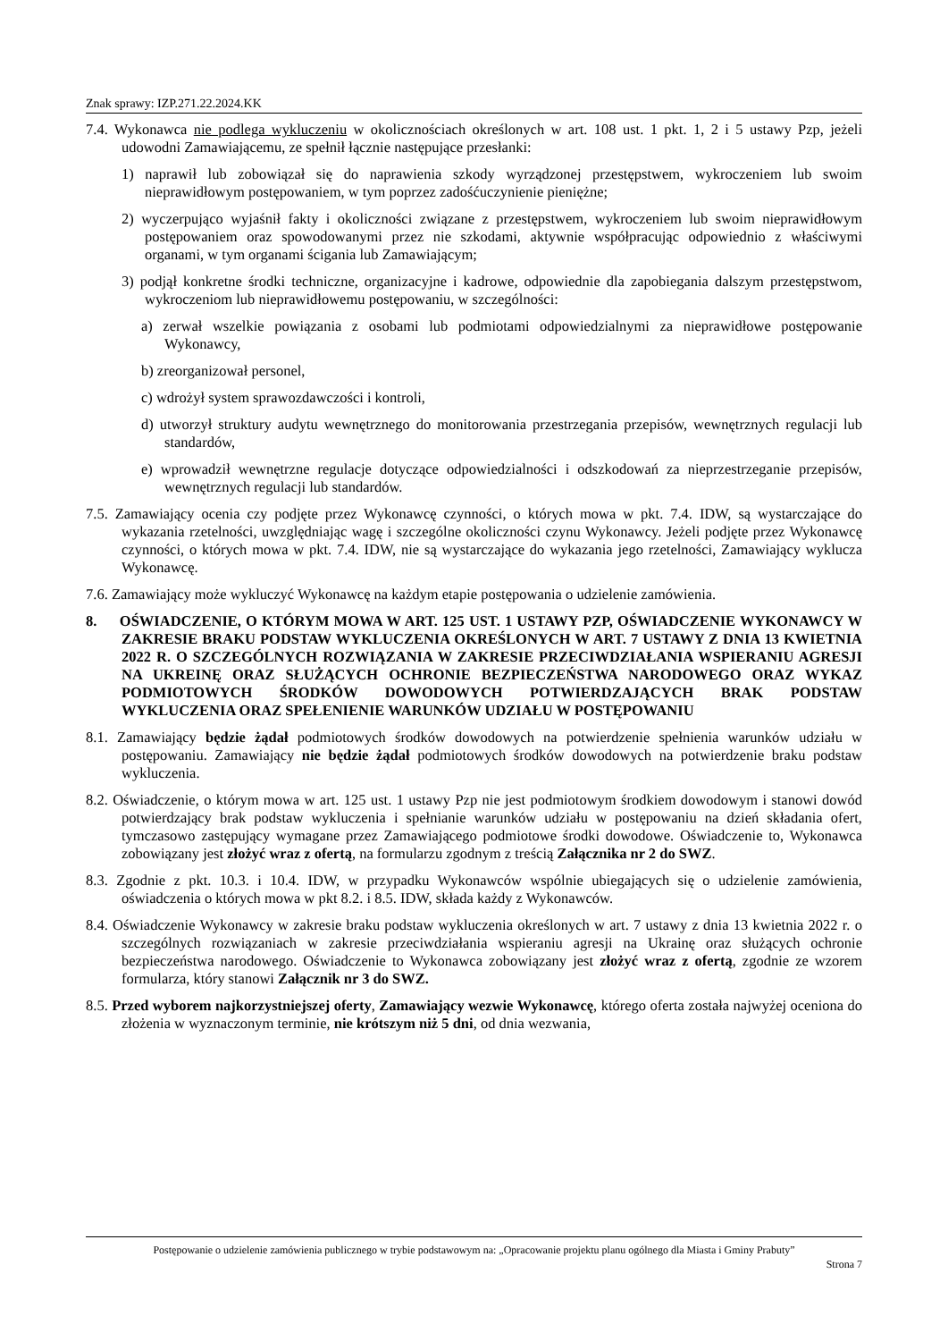Znak sprawy: IZP.271.22.2024.KK
7.4. Wykonawca nie podlega wykluczeniu w okolicznościach określonych w art. 108 ust. 1 pkt. 1, 2 i 5 ustawy Pzp, jeżeli udowodni Zamawiającemu, ze spełnił łącznie następujące przesłanki:
1) naprawił lub zobowiązał się do naprawienia szkody wyrządzonej przestępstwem, wykroczeniem lub swoim nieprawidłowym postępowaniem, w tym poprzez zadośćuczynienie pieniężne;
2) wyczerpująco wyjaśnił fakty i okoliczności związane z przestępstwem, wykroczeniem lub swoim nieprawidłowym postępowaniem oraz spowodowanymi przez nie szkodami, aktywnie współpracując odpowiednio z właściwymi organami, w tym organami ścigania lub Zamawiającym;
3) podjął konkretne środki techniczne, organizacyjne i kadrowe, odpowiednie dla zapobiegania dalszym przestępstwom, wykroczeniom lub nieprawidłowemu postępowaniu, w szczególności:
a) zerwał wszelkie powiązania z osobami lub podmiotami odpowiedzialnymi za nieprawidłowe postępowanie Wykonawcy,
b) zreorganizował personel,
c) wdrożył system sprawozdawczości i kontroli,
d) utworzył struktury audytu wewnętrznego do monitorowania przestrzegania przepisów, wewnętrznych regulacji lub standardów,
e) wprowadził wewnętrzne regulacje dotyczące odpowiedzialności i odszkodowań za nieprzestrzeganie przepisów, wewnętrznych regulacji lub standardów.
7.5. Zamawiający ocenia czy podjęte przez Wykonawcę czynności, o których mowa w pkt. 7.4. IDW, są wystarczające do wykazania rzetelności, uwzględniając wagę i szczególne okoliczności czynu Wykonawcy. Jeżeli podjęte przez Wykonawcę czynności, o których mowa w pkt. 7.4. IDW, nie są wystarczające do wykazania jego rzetelności, Zamawiający wyklucza Wykonawcę.
7.6. Zamawiający może wykluczyć Wykonawcę na każdym etapie postępowania o udzielenie zamówienia.
8. OŚWIADCZENIE, O KTÓRYM MOWA W ART. 125 UST. 1 USTAWY PZP, OŚWIADCZENIE WYKONAWCY W ZAKRESIE BRAKU PODSTAW WYKLUCZENIA OKREŚLONYCH W ART. 7 USTAWY Z DNIA 13 KWIETNIA 2022 R. O SZCZEGÓLNYCH ROZWIĄZANIA W ZAKRESIE PRZECIWDZIAŁANIA WSPIERANIU AGRESJI NA UKREINĘ ORAZ SŁUŻĄCYCH OCHRONIE BEZPIECZEŃSTWA NARODOWEGO ORAZ WYKAZ PODMIOTOWYCH ŚRODKÓW DOWODOWYCH POTWIERDZAJĄCYCH BRAK PODSTAW WYKLUCZENIA ORAZ SPEŁENIENIE WARUNKÓW UDZIAŁU W POSTĘPOWANIU
8.1. Zamawiający będzie żądał podmiotowych środków dowodowych na potwierdzenie spełnienia warunków udziału w postępowaniu. Zamawiający nie będzie żądał podmiotowych środków dowodowych na potwierdzenie braku podstaw wykluczenia.
8.2. Oświadczenie, o którym mowa w art. 125 ust. 1 ustawy Pzp nie jest podmiotowym środkiem dowodowym i stanowi dowód potwierdzający brak podstaw wykluczenia i spełnianie warunków udziału w postępowaniu na dzień składania ofert, tymczasowo zastępujący wymagane przez Zamawiającego podmiotowe środki dowodowe. Oświadczenie to, Wykonawca zobowiązany jest złożyć wraz z ofertą, na formularzu zgodnym z treścią Załącznika nr 2 do SWZ.
8.3. Zgodnie z pkt. 10.3. i 10.4. IDW, w przypadku Wykonawców wspólnie ubiegających się o udzielenie zamówienia, oświadczenia o których mowa w pkt 8.2. i 8.5. IDW, składa każdy z Wykonawców.
8.4. Oświadczenie Wykonawcy w zakresie braku podstaw wykluczenia określonych w art. 7 ustawy z dnia 13 kwietnia 2022 r. o szczególnych rozwiązaniach w zakresie przeciwdziałania wspieraniu agresji na Ukrainę oraz służących ochronie bezpieczeństwa narodowego. Oświadczenie to Wykonawca zobowiązany jest złożyć wraz z ofertą, zgodnie ze wzorem formularza, który stanowi Załącznik nr 3 do SWZ.
8.5. Przed wyborem najkorzystniejszej oferty, Zamawiający wezwie Wykonawcę, którego oferta została najwyżej oceniona do złożenia w wyznaczonym terminie, nie krótszym niż 5 dni, od dnia wezwania,
Postępowanie o udzielenie zamówienia publicznego w trybie podstawowym na: „Opracowanie projektu planu ogólnego dla Miasta i Gminy Prabuty”
Strona 7